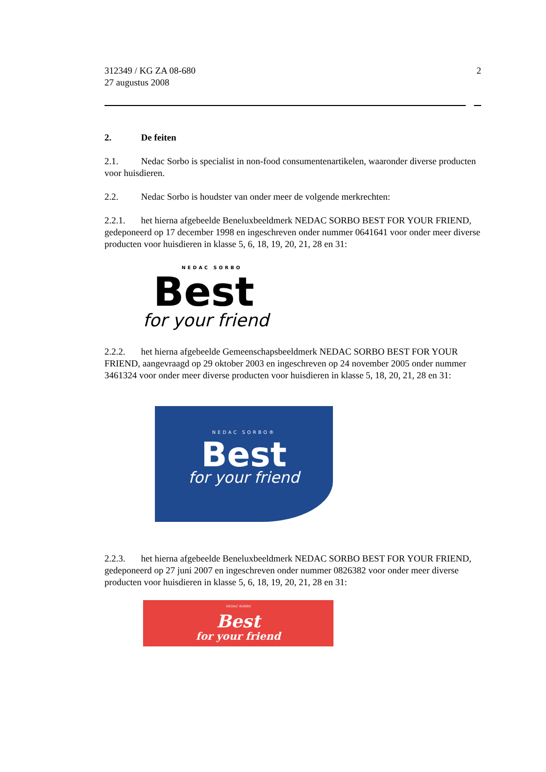312349 / KG ZA 08-680
27 augustus 2008
2
2. De feiten
2.1. Nedac Sorbo is specialist in non-food consumentenartikelen, waaronder diverse producten voor huisdieren.
2.2. Nedac Sorbo is houdster van onder meer de volgende merkrechten:
2.2.1. het hierna afgebeelde Beneluxbeeldmerk NEDAC SORBO BEST FOR YOUR FRIEND, gedeponeerd op 17 december 1998 en ingeschreven onder nummer 0641641 voor onder meer diverse producten voor huisdieren in klasse 5, 6, 18, 19, 20, 21, 28 en 31:
NEDAC SORBO
Best
for your friend
2.2.2. het hierna afgebeelde Gemeenschapsbeeldmerk NEDAC SORBO BEST FOR YOUR FRIEND, aangevraagd op 29 oktober 2003 en ingeschreven op 24 november 2005 onder nummer 3461324 voor onder meer diverse producten voor huisdieren in klasse 5, 18, 20, 21, 28 en 31:
NEDAC SORBO®
Best
for your friend
2.2.3. het hierna afgebeelde Beneluxbeeldmerk NEDAC SORBO BEST FOR YOUR FRIEND, gedeponeerd op 27 juni 2007 en ingeschreven onder nummer 0826382 voor onder meer diverse producten voor huisdieren in klasse 5, 6, 18, 19, 20, 21, 28 en 31:
NEDAC SORBO
Best
for your friend